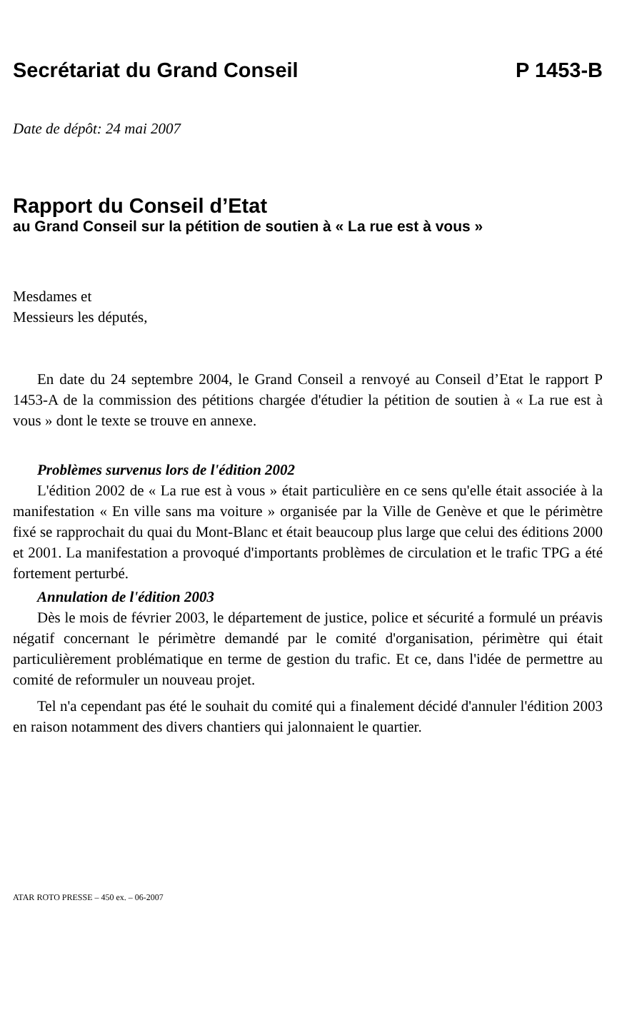Secrétariat du Grand Conseil P 1453-B
Date de dépôt: 24 mai 2007
Rapport du Conseil d’Etat
au Grand Conseil sur la pétition de soutien à « La rue est à vous »
Mesdames et
Messieurs les députés,
En date du 24 septembre 2004, le Grand Conseil a renvoyé au Conseil d’Etat le rapport P 1453-A de la commission des pétitions chargée d'étudier la pétition de soutien à « La rue est à vous » dont le texte se trouve en annexe.
Problèmes survenus lors de l'édition 2002
L'édition 2002 de « La rue est à vous » était particulière en ce sens qu'elle était associée à la manifestation « En ville sans ma voiture » organisée par la Ville de Genève et que le périmètre fixé se rapprochait du quai du Mont-Blanc et était beaucoup plus large que celui des éditions 2000 et 2001. La manifestation a provoqué d'importants problèmes de circulation et le trafic TPG a été fortement perturbé.
Annulation de l'édition 2003
Dès le mois de février 2003, le département de justice, police et sécurité a formulé un préavis négatif concernant le périmètre demandé par le comité d'organisation, périmètre qui était particulièrement problématique en terme de gestion du trafic. Et ce, dans l'idée de permettre au comité de reformuler un nouveau projet.
Tel n'a cependant pas été le souhait du comité qui a finalement décidé d'annuler l'édition 2003 en raison notamment des divers chantiers qui jalonnaient le quartier.
ATAR ROTO PRESSE – 450 ex. – 06-2007